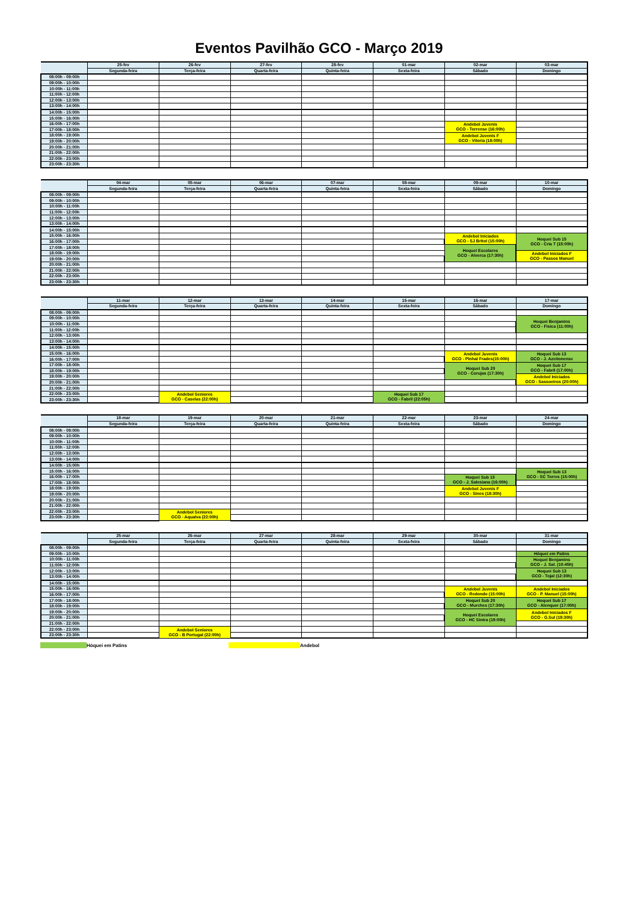Eventos Pavilhão GCO - Março 2019
| | 25-fev | 26-fev | 27-fev | 28-fev | 01-mar | 02-mar | 03-mar |
| --- | --- | --- | --- | --- | --- | --- | --- |
| | Segunda-feira | Terça-feira | Quarta-feira | Quinta-feira | Sexta-feira | Sábado | Domingo |
| 08:00h - 09:00h | | | | | | | |
| 09:00h - 10:00h | | | | | | | |
| 10:00h - 11:00h | | | | | | | |
| 11:00h - 12:00h | | | | | | | |
| 12:00h - 13:00h | | | | | | | |
| 13:00h - 14:00h | | | | | | | |
| 14:00h - 15:00h | | | | | | | |
| 15:00h - 16:00h | | | | | | | |
| 16:00h - 17:00h | | | | | | Andebol Juvenis GCO - Torrense (16:00h) | |
| 17:00h - 18:00h | | | | | | | |
| 18:00h - 19:00h | | | | | | Andebol Juvenis F GCO - Vitoria (18:00h) | |
| 19:00h - 20:00h | | | | | | | |
| 20:00h - 21:00h | | | | | | | |
| 21:00h - 22:00h | | | | | | | |
| 22:00h - 23:00h | | | | | | | |
| 23:00h - 23:30h | | | | | | | |
| | 04-mar | 05-mar | 06-mar | 07-mar | 08-mar | 09-mar | 10-mar |
| --- | --- | --- | --- | --- | --- | --- | --- |
| | Segunda-feira | Terça-feira | Quarta-feira | Quinta-feira | Sexta-feira | Sábado | Domingo |
| 08:00h - 09:00h | | | | | | | |
| 09:00h - 10:00h | | | | | | | |
| 10:00h - 11:00h | | | | | | | |
| 11:00h - 12:00h | | | | | | | |
| 12:00h - 13:00h | | | | | | | |
| 13:00h - 14:00h | | | | | | | |
| 14:00h - 15:00h | | | | | | | |
| 15:00h - 16:00h | | | | | | Andebol Iniciados GCO - SJ Britol (15:00h) | Hoquei Sub 15 GCO - Cria T (15:00h) |
| 16:00h - 17:00h | | | | | | | |
| 17:00h - 18:00h | | | | | | Hoquei Escolares GCO - Alverca (17:30h) | |
| 18:00h - 19:00h | | | | | | | Andebol Iniciados F GCO - Passos Manuel |
| 19:00h - 20:00h | | | | | | | |
| 20:00h - 21:00h | | | | | | | |
| 21:00h - 22:00h | | | | | | | |
| 22:00h - 23:00h | | | | | | | |
| 23:00h - 23:30h | | | | | | | |
| | 11-mar | 12-mar | 13-mar | 14-mar | 15-mar | 16-mar | 17-mar |
| --- | --- | --- | --- | --- | --- | --- | --- |
| | Segunda-feira | Terça-feira | Quarta-feira | Quinta-feira | Sexta-feira | Sábado | Domingo |
| 08:00h - 09:00h | | | | | | | |
| 09:00h - 10:00h | | | | | | | Hoquei Benjamins GCO - Fisica (11:00h) |
| 10:00h - 11:00h | | | | | | | |
| 11:00h - 12:00h | | | | | | | |
| 12:00h - 13:00h | | | | | | | |
| 13:00h - 14:00h | | | | | | | |
| 14:00h - 15:00h | | | | | | | |
| 15:00h - 16:00h | | | | | | Andebol Juvenis GCO - Pinhal Frades(15:00h) | Hoquei Sub 13 GCO - J. Azeitonense |
| 16:00h - 17:00h | | | | | | | |
| 17:00h - 18:00h | | | | | | Hoquei Sub 20 GCO - Corujas (17:30h) | Hoquei Sub 17 GCO - Fabril (17:00h) |
| 18:00h - 19:00h | | | | | | | |
| 19:00h - 20:00h | | | | | | | Andebol Iniciados GCO - Sassoeiros (20:00h) |
| 20:00h - 21:00h | | | | | | | |
| 21:00h - 22:00h | | | | | | | |
| 22:00h - 23:00h | | Andebol Seniores GCO - Caselas (22:00h) | | | Hoquei Sub 17 GCO - Fabril (22:05h) | | |
| 23:00h - 23:30h | | | | | | | |
| | 18-mar | 19-mar | 20-mar | 21-mar | 22-mar | 23-mar | 24-mar |
| --- | --- | --- | --- | --- | --- | --- | --- |
| | Segunda-feira | Terça-feira | Quarta-feira | Quinta-feira | Sexta-feira | Sábado | Domingo |
| 08:00h - 09:00h | | | | | | | |
| 09:00h - 10:00h | | | | | | | |
| 10:00h - 11:00h | | | | | | | |
| 11:00h - 12:00h | | | | | | | |
| 12:00h - 13:00h | | | | | | | |
| 13:00h - 14:00h | | | | | | | |
| 14:00h - 15:00h | | | | | | | |
| 15:00h - 16:00h | | | | | | | Hoquei Sub 13 GCO - SC Torres (15:00h) |
| 16:00h - 17:00h | | | | | | Hoquei Sub 15 GCO - J. Salesiana (16:00h) | |
| 17:00h - 18:00h | | | | | | | |
| 18:00h - 19:00h | | | | | | Andebol Juvenis F GCO - Sines (18:30h) | |
| 19:00h - 20:00h | | | | | | | |
| 20:00h - 21:00h | | | | | | | |
| 21:00h - 22:00h | | | | | | | |
| 22:00h - 23:00h | | Andebol Seniores GCO - Aqualva (22:00h) | | | | | |
| 23:00h - 23:30h | | | | | | | |
| | 25-mar | 26-mar | 27-mar | 28-mar | 29-mar | 30-mar | 31-mar |
| --- | --- | --- | --- | --- | --- | --- | --- |
| | Segunda-feira | Terça-feira | Quarta-feira | Quinta-feira | Sexta-feira | Sábado | Domingo |
| 08:00h - 09:00h | | | | | | | |
| 09:00h - 10:00h | | | | | | | Hóquei em Patins |
| 10:00h - 11:00h | | | | | | | Hoquei Benjamins GCO - J. Sal. (10:45h) |
| 11:00h - 12:00h | | | | | | | |
| 12:00h - 13:00h | | | | | | | Hoquei Sub 13 GCO - Tojal (12:30h) |
| 13:00h - 14:00h | | | | | | | |
| 14:00h - 15:00h | | | | | | | |
| 15:00h - 16:00h | | | | | | Andebol Juvenis GCO - Redondo (15:00h) | Andebol Iniciados GCO - P. Manuel (15:00h) |
| 16:00h - 17:00h | | | | | | | |
| 17:00h - 18:00h | | | | | | Hoquei Sub 20 GCO - Murches (17:30h) | Hoquei Sub 17 GCO - Alenquer (17:00h) |
| 18:00h - 19:00h | | | | | | | |
| 19:00h - 20:00h | | | | | | Hoquei Escolares GCO - HC Sintra (19:00h) | Andebol Iniciados F GCO - G.Sul (19:30h) |
| 20:00h - 21:00h | | | | | | | |
| 21:00h - 22:00h | | | | | | | |
| 22:00h - 23:00h | | Andebol Seniores GCO - B Portugal (22:00h) | | | | | |
| 23:00h - 23:30h | | | | | | | |
Hóquei em Patins Andebol